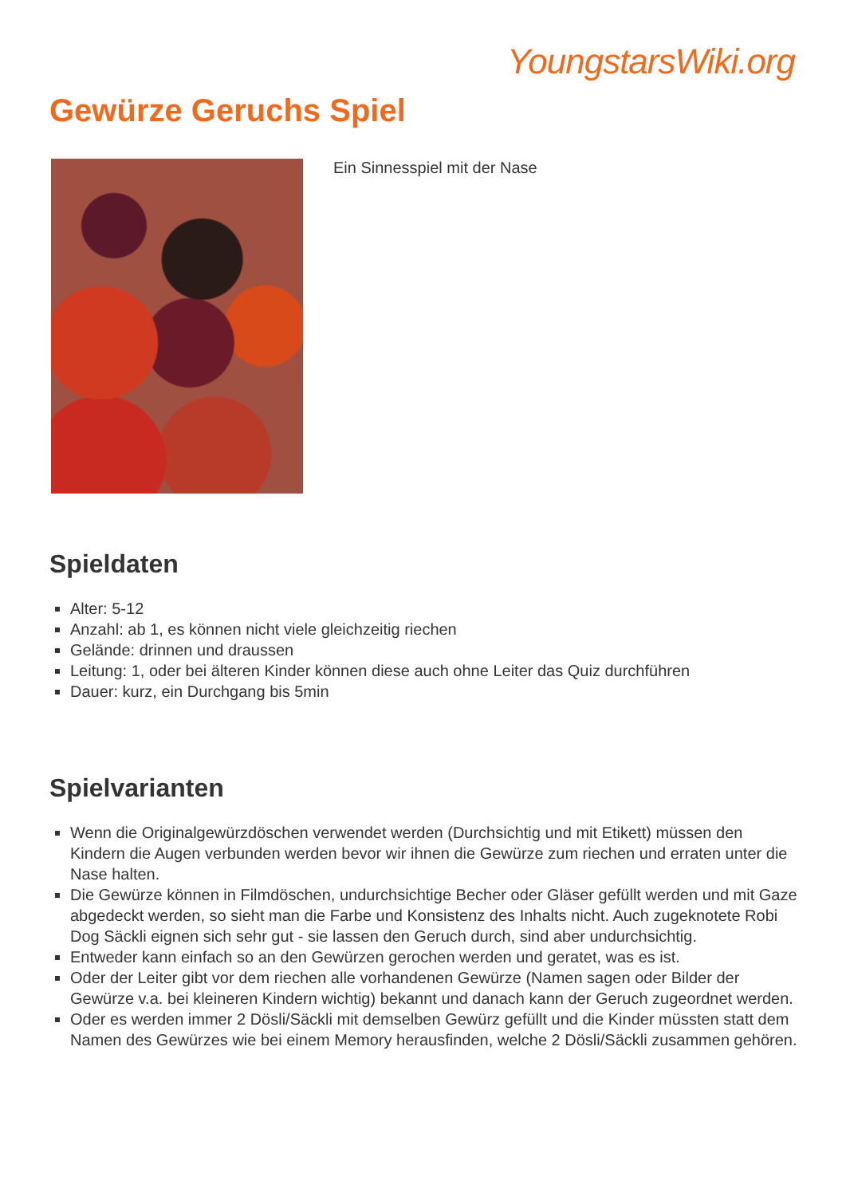YoungstarsWiki.org
Gewürze Geruchs Spiel
Ein Sinnesspiel mit der Nase
Spieldaten
Alter: 5-12
Anzahl: ab 1, es können nicht viele gleichzeitig riechen
Gelände: drinnen und draussen
Leitung: 1, oder bei älteren Kinder können diese auch ohne Leiter das Quiz durchführen
Dauer: kurz, ein Durchgang bis 5min
Spielvarianten
Wenn die Originalgewürzdöschen verwendet werden (Durchsichtig und mit Etikett) müssen den Kindern die Augen verbunden werden bevor wir ihnen die Gewürze zum riechen und erraten unter die Nase halten.
Die Gewürze können in Filmdöschen, undurchsichtige Becher oder Gläser gefüllt werden und mit Gaze abgedeckt werden, so sieht man die Farbe und Konsistenz des Inhalts nicht. Auch zugeknotete Robi Dog Säckli eignen sich sehr gut - sie lassen den Geruch durch, sind aber undurchsichtig.
Entweder kann einfach so an den Gewürzen gerochen werden und geratet, was es ist.
Oder der Leiter gibt vor dem riechen alle vorhandenen Gewürze (Namen sagen oder Bilder der Gewürze v.a. bei kleineren Kindern wichtig) bekannt und danach kann der Geruch zugeordnet werden.
Oder es werden immer 2 Dösli/Säckli mit demselben Gewürz gefüllt und die Kinder müssten statt dem Namen des Gewürzes wie bei einem Memory herausfinden, welche 2 Dösli/Säckli zusammen gehören.